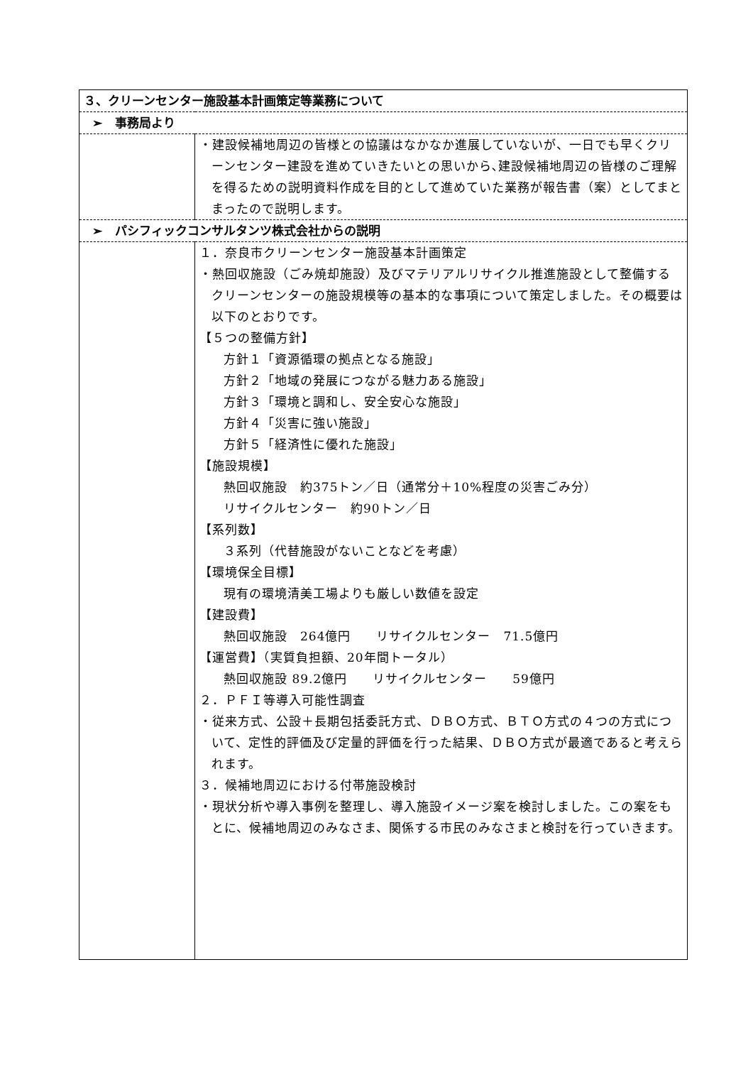| ３、クリーンセンター施設基本計画策定等業務について | |
| ➢ 事務局より | |
| | ・建設候補地周辺の皆様との協議はなかなか進展していないが、一日でも早くクリーンセンター建設を進めていきたいとの思いから､建設候補地周辺の皆様のご理解を得るための説明資料作成を目的として進めていた業務が報告書（案）としてまとまったので説明します。 |
| ➢ パシフィックコンサルタンツ株式会社からの説明 | |
| | １．奈良市クリーンセンター施設基本計画策定 ・熱回収施設（ごみ焼却施設）及びマテリアルリサイクル推進施設として整備するクリーンセンターの施設規模等の基本的な事項について策定しました。その概要は以下のとおりです。 【５つの整備方針】 方針１「資源循環の拠点となる施設」 方針２「地域の発展につながる魅力ある施設」 方針３「環境と調和し、安全安心な施設」 方針４「災害に強い施設」 方針５「経済性に優れた施設」 【施設規模】 熱回収施設 約375トン／日（通常分＋10%程度の災害ごみ分） リサイクルセンター 約90トン／日 【系列数】 ３系列（代替施設がないことなどを考慮） 【環境保全目標】 現有の環境清美工場よりも厳しい数値を設定 【建設費】 熱回収施設 264億円 リサイクルセンター 71.5億円 【運営費】（実質負担額、20年間トータル） 熱回収施設 89.2億円 リサイクルセンター 59億円 ２．ＰＦＩ等導入可能性調査 ・従来方式、公設＋長期包括委託方式、ＤＢＯ方式、ＢＴＯ方式の４つの方式について、定性的評価及び定量的評価を行った結果、ＤＢＯ方式が最適であると考えられます。 ３．候補地周辺における付帯施設検討 ・現状分析や導入事例を整理し、導入施設イメージ案を検討しました。この案をもとに、候補地周辺のみなさま、関係する市民のみなさまと検討を行っていきます。 |